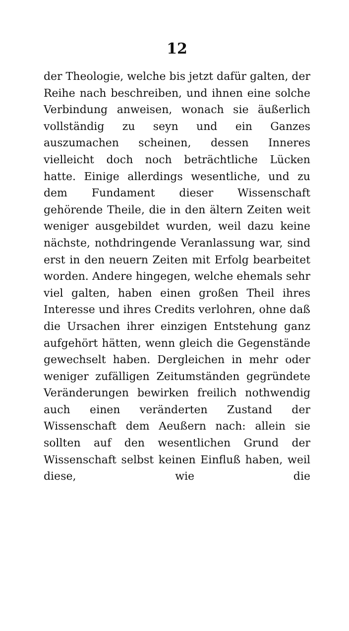12
der Theologie, welche bis jetzt dafür galten, der Reihe nach beschreiben, und ihnen eine solche Verbindung anweisen, wonach sie äußerlich vollständig zu seyn und ein Ganzes auszumachen scheinen, dessen Inneres vielleicht doch noch beträchtliche Lücken hatte. Einige allerdings wesentliche, und zu dem Fundament dieser Wissenschaft gehörende Theile, die in den ältern Zeiten weit weniger ausgebildet wurden, weil dazu keine nächste, nothdringende Veranlassung war, sind erst in den neuern Zeiten mit Erfolg bearbeitet worden. Andere hingegen, welche ehemals sehr viel galten, haben einen großen Theil ihres Interesse und ihres Credits verlohren, ohne daß die Ursachen ihrer einzigen Entstehung ganz aufgehört hätten, wenn gleich die Gegenstände gewechselt haben. Dergleichen in mehr oder weniger zufälligen Zeitumständen gegründete Veränderungen bewirken freilich nothwendig auch einen veränderten Zustand der Wissenschaft dem Aeußern nach: allein sie sollten auf den wesentlichen Grund der Wissenschaft selbst keinen Einfluß haben, weil diese, wie die